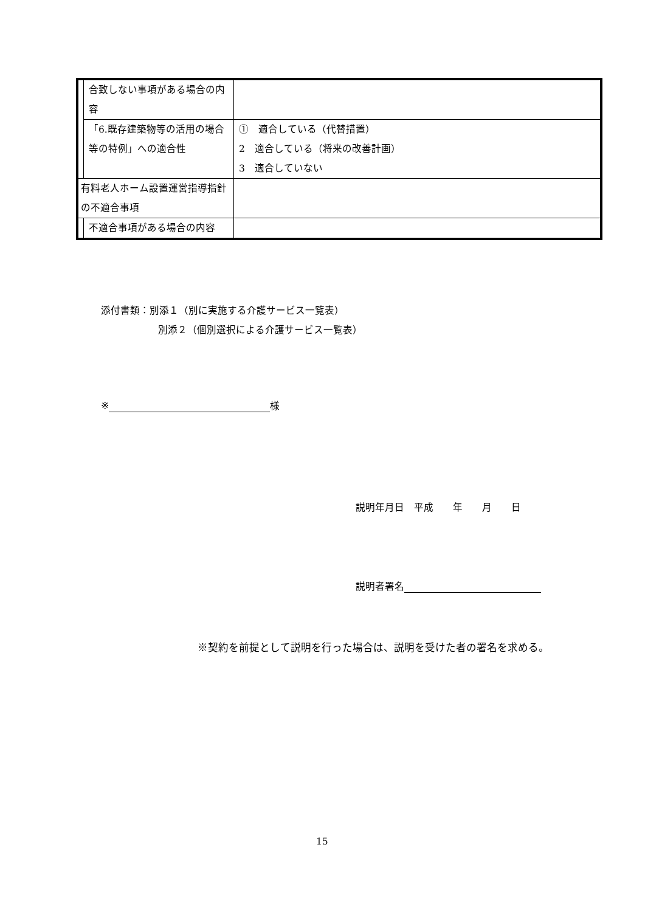| | 合致しない事項がある場合の内容 | |
| | 「6.既存建築物等の活用の場合等の特例」への適合性 | ① 適合している（代替措置） 2 適合している（将来の改善計画） 3 適合していない |
| 有料老人ホーム設置運営指導指針の不適合事項 | | |
| | 不適合事項がある場合の内容 | |
添付書類：別添１（別に実施する介護サービス一覧表）
別添２（個別選択による介護サービス一覧表）
※ 様
説明年月日　平成　　年　　月　　日
説明者署名
※契約を前提として説明を行った場合は、説明を受けた者の署名を求める。
15